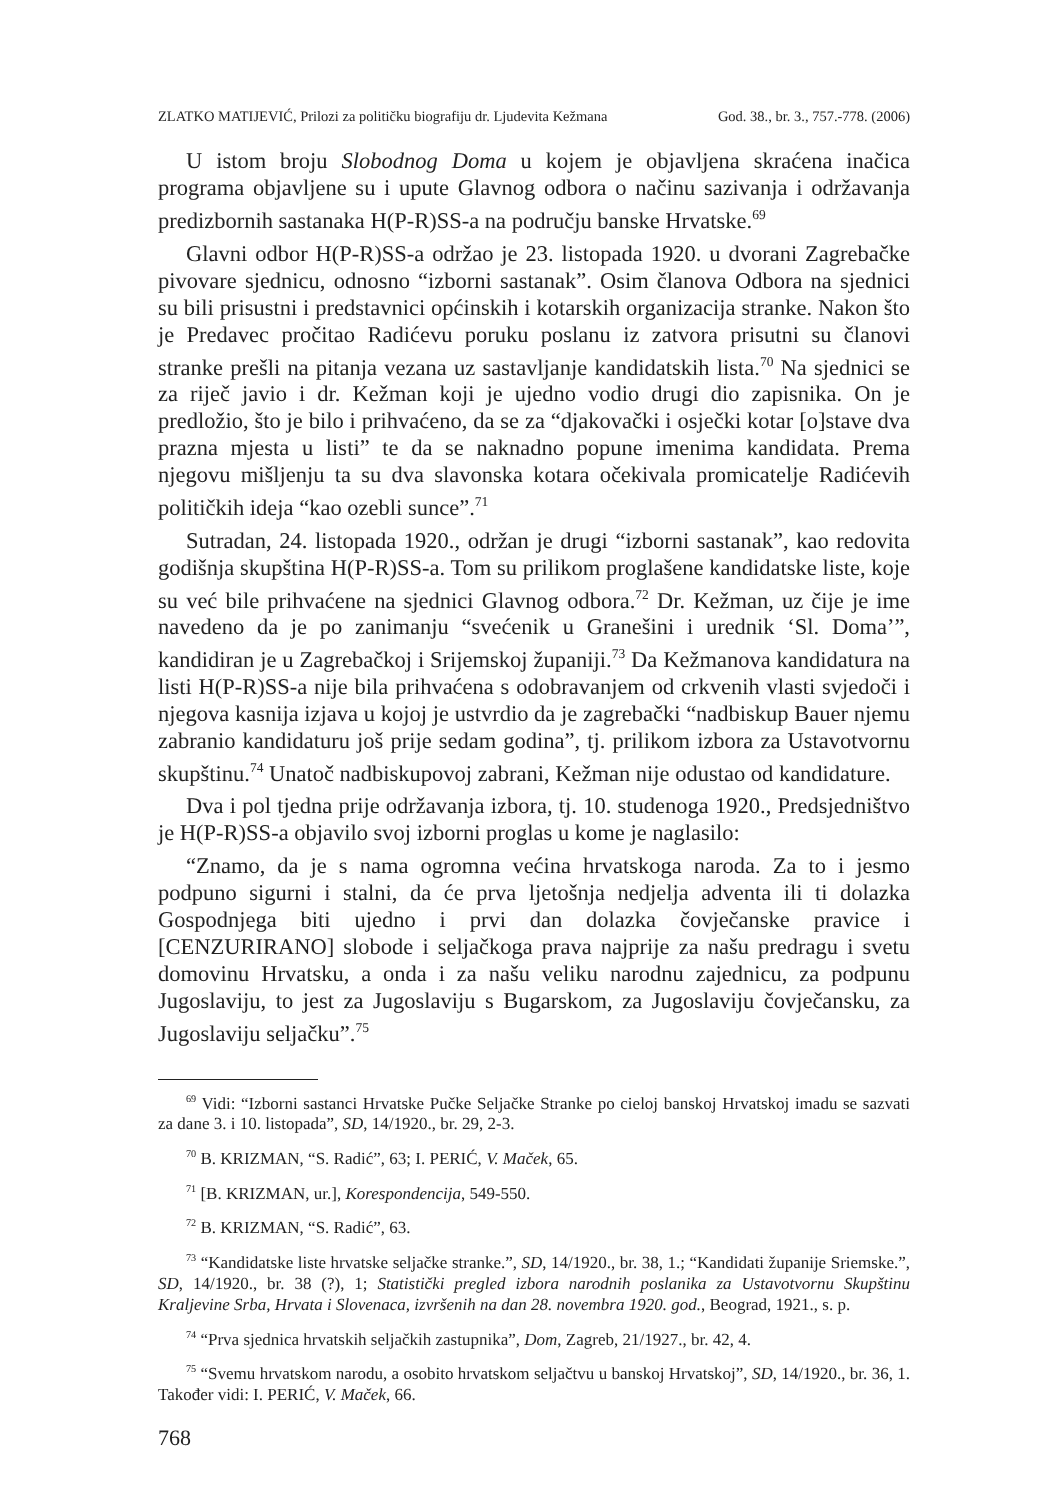ZLATKO MATIJEVIĆ, Prilozi za političku biografiju dr. Ljudevita Kežmana God. 38., br. 3., 757.-778. (2006)
U istom broju Slobodnog Doma u kojem je objavljena skraćena inačica programa objavljene su i upute Glavnog odbora o načinu sazivanja i održavanja predizbornih sastanaka H(P-R)SS-a na području banske Hrvatske.<sup>69</sup>
Glavni odbor H(P-R)SS-a održao je 23. listopada 1920. u dvorani Zagrebačke pivovare sjednicu, odnosno “izborni sastanak”. Osim članova Odbora na sjednici su bili prisustni i predstavnici općinskih i kotarskih organizacija stranke. Nakon što je Predavec pročitao Radićevu poruku poslanu iz zatvora prisutni su članovi stranke prešli na pitanja vezana uz sastavljanje kandidatskih lista.<sup>70</sup> Na sjednici se za riječ javio i dr. Kežman koji je ujedno vodio drugi dio zapisnika. On je predložio, što je bilo i prihvaćeno, da se za “djakovački i osječki kotar [o]stave dva prazna mjesta u listi” te da se naknadno popune imenima kandidata. Prema njegovu mišljenju ta su dva slavonska kotara očekivala promicatelje Radićevih političkih ideja “kao ozebli sunce”.<sup>71</sup>
Sutradan, 24. listopada 1920., održan je drugi “izborni sastanak”, kao redovita godišnja skupština H(P-R)SS-a. Tom su prilikom proglašene kandidatske liste, koje su već bile prihvaćene na sjednici Glavnog odbora.<sup>72</sup> Dr. Kežman, uz čije je ime navedeno da je po zanimanju “svećenik u Granešini i urednik ‘Sl. Doma’”, kandidiran je u Zagrebačkoj i Srijemskoj županiji.<sup>73</sup> Da Kežmanova kandidatura na listi H(P-R)SS-a nije bila prihvaćena s odobravanjem od crkvenih vlasti svjedoči i njegova kasnija izjava u kojoj je ustvrdio da je zagrebački “nadbiskup Bauer njemu zabranio kandidaturu još prije sedam godina”, tj. prilikom izbora za Ustavotvornu skupštinu.<sup>74</sup> Unatoč nadbiskupovoj zabrani, Kežman nije odustao od kandidature.
Dva i pol tjedna prije održavanja izbora, tj. 10. studenoga 1920., Predsjedništvo je H(P-R)SS-a objavilo svoj izborni proglas u kome je naglasilo:
“Znamo, da je s nama ogromna većina hrvatskoga naroda. Za to i jesmo podpuno sigurni i stalni, da će prva ljetošnja nedjelja adventa ili ti dolazka Gospodnjega biti ujedno i prvi dan dolazka čovječanske pravice i [CENZURIRANO] slobode i seljačkoga prava najprije za našu predragu i svetu domovinu Hrvatsku, a onda i za našu veliku narodnu zajednicu, za podpunu Jugoslaviju, to jest za Jugoslaviju s Bugarskom, za Jugoslaviju čovječansku, za Jugoslaviju seljačku”.<sup>75</sup>
<sup>69</sup> Vidi: “Izborni sastanci Hrvatske Pučke Seljačke Stranke po cieloj banskoj Hrvatskoj imadu se sazvati za dane 3. i 10. listopada”, SD, 14/1920., br. 29, 2-3.
<sup>70</sup> B. KRIZMAN, “S. Radić”, 63; I. PERIĆ, V. Maček, 65.
<sup>71</sup> [B. KRIZMAN, ur.], Korespondencija, 549-550.
<sup>72</sup> B. KRIZMAN, “S. Radić”, 63.
<sup>73</sup> “Kandidatske liste hrvatske seljačke stranke.”, SD, 14/1920., br. 38, 1.; “Kandidati županije Sriemske.”, SD, 14/1920., br. 38 (?), 1; Statistički pregled izbora narodnih poslanika za Ustavotvornu Skupštinu Kraljevine Srba, Hrvata i Slovenaca, izvršenih na dan 28. novembra 1920. god., Beograd, 1921., s. p.
<sup>74</sup> “Prva sjednica hrvatskih seljačkih zastupnika”, Dom, Zagreb, 21/1927., br. 42, 4.
<sup>75</sup> “Svemu hrvatskom narodu, a osobito hrvatskom seljačtvu u banskoj Hrvatskoj”, SD, 14/1920., br. 36, 1. Također vidi: I. PERIĆ, V. Maček, 66.
768